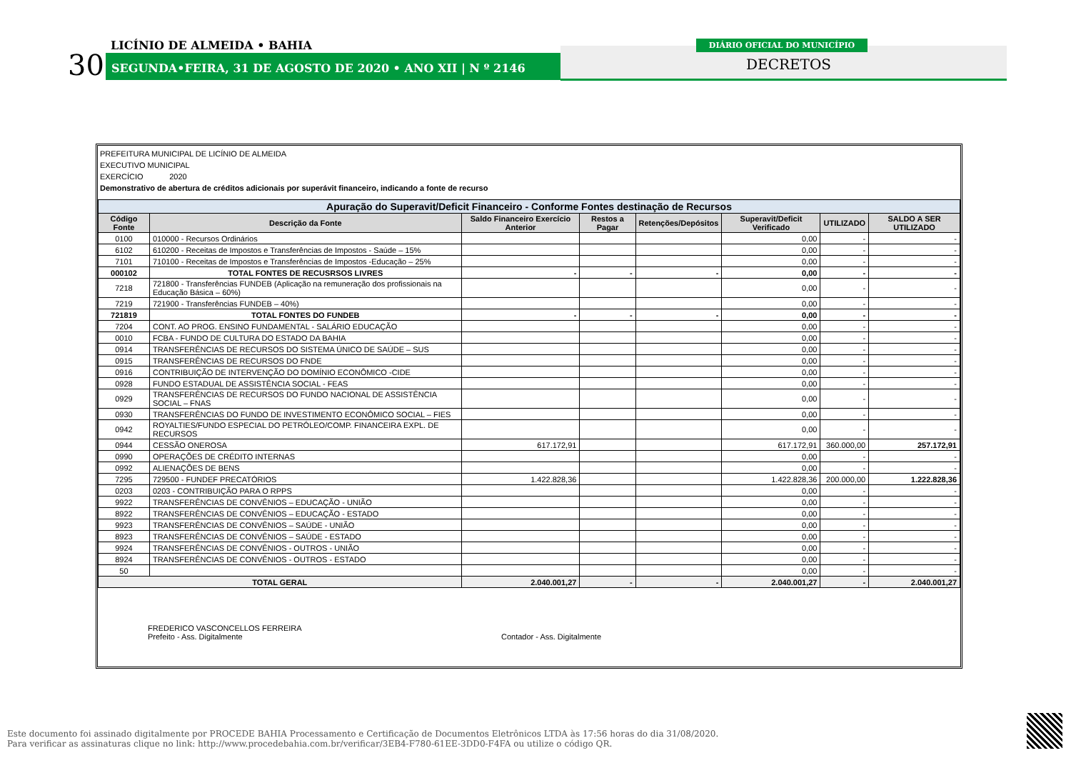30
LICÍNIO DE ALMEIDA • BAHIA
SEGUNDA•FEIRA, 31 DE AGOSTO DE 2020 • ANO XII | N º 2146
DIÁRIO OFICIAL DO MUNICÍPIO
DECRETOS
PREFEITURA MUNICIPAL DE LICÍNIO DE ALMEIDA
EXECUTIVO MUNICIPAL
EXERCÍCIO 2020
Demonstrativo de abertura de créditos adicionais por superávit financeiro, indicando a fonte de recurso
| Apuração do Superavit/Deficit Financeiro - Conforme Fontes destinação de Recursos | | | | | | | |
| Código Fonte | Descrição da Fonte | Saldo Financeiro Exercício Anterior | Restos a Pagar | Retenções/Depósitos | Superavit/Deficit Verificado | UTILIZADO | SALDO A SER UTILIZADO |
| 0100 | 010000 - Recursos Ordinários | | | | 0,00 | - | - |
| 6102 | 610200 - Receitas de Impostos e Transferências de Impostos - Saúde – 15% | | | | 0,00 | - | - |
| 7101 | 710100 - Receitas de Impostos e Transferências de Impostos -Educação – 25% | | | | 0,00 | - | - |
| 000102 | TOTAL FONTES DE RECUSRSOS LIVRES | - | - | - | 0,00 | - | - |
| 7218 | 721800 - Transferências FUNDEB (Aplicação na remuneração dos profissionais na Educação Básica – 60%) | | | | 0,00 | - | - |
| 7219 | 721900 - Transferências FUNDEB – 40%) | | | | 0,00 | - | - |
| 721819 | TOTAL FONTES DO FUNDEB | - | - | - | 0,00 | - | - |
| 7204 | CONT. AO PROG. ENSINO FUNDAMENTAL - SALÁRIO EDUCAÇÃO | | | | 0,00 | - | - |
| 0010 | FCBA - FUNDO DE CULTURA DO ESTADO DA BAHIA | | | | 0,00 | - | - |
| 0914 | TRANSFERÊNCIAS DE RECURSOS DO SISTEMA ÚNICO DE SAÚDE – SUS | | | | 0,00 | - | - |
| 0915 | TRANSFERÊNCIAS DE RECURSOS DO FNDE | | | | 0,00 | - | - |
| 0916 | CONTRIBUIÇÃO DE INTERVENÇÃO DO DOMÍNIO ECONÔMICO -CIDE | | | | 0,00 | - | - |
| 0928 | FUNDO ESTADUAL DE ASSISTÊNCIA SOCIAL - FEAS | | | | 0,00 | - | - |
| 0929 | TRANSFERÊNCIAS DE RECURSOS DO FUNDO NACIONAL DE ASSISTÊNCIA SOCIAL – FNAS | | | | 0,00 | - | - |
| 0930 | TRANSFERÊNCIAS DO FUNDO DE INVESTIMENTO ECONÔMICO SOCIAL – FIES | | | | 0,00 | - | - |
| 0942 | ROYALTIES/FUNDO ESPECIAL DO PETRÓLEO/COMP. FINANCEIRA EXPL. DE RECURSOS | | | | 0,00 | - | - |
| 0944 | CESSÃO ONEROSA | 617.172,91 | | | 617.172,91 | 360.000,00 | 257.172,91 |
| 0990 | OPERAÇÕES DE CRÉDITO INTERNAS | | | | 0,00 | - | - |
| 0992 | ALIENAÇÕES DE BENS | | | | 0,00 | - | - |
| 7295 | 729500 - FUNDEF PRECATÓRIOS | 1.422.828,36 | | | 1.422.828,36 | 200.000,00 | 1.222.828,36 |
| 0203 | 0203 - CONTRIBUIÇÃO PARA O RPPS | | | | 0,00 | - | - |
| 9922 | TRANSFERÊNCIAS DE CONVÊNIOS – EDUCAÇÃO - UNIÃO | | | | 0,00 | - | - |
| 8922 | TRANSFERÊNCIAS DE CONVÊNIOS – EDUCAÇÃO - ESTADO | | | | 0,00 | - | - |
| 9923 | TRANSFERÊNCIAS DE CONVÊNIOS – SAÚDE - UNIÃO | | | | 0,00 | - | - |
| 8923 | TRANSFERÊNCIAS DE CONVÊNIOS – SAÚDE - ESTADO | | | | 0,00 | - | - |
| 9924 | TRANSFERÊNCIAS DE CONVÊNIOS - OUTROS - UNIÃO | | | | 0,00 | - | - |
| 8924 | TRANSFERÊNCIAS DE CONVÊNIOS - OUTROS - ESTADO | | | | 0,00 | - | - |
| 50 | | | | | 0,00 | - | - |
| TOTAL GERAL | | 2.040.001,27 | - | - | 2.040.001,27 | - | 2.040.001,27 |
FREDERICO VASCONCELLOS FERREIRA
Prefeito - Ass. Digitalmente
Contador - Ass. Digitalmente
Este documento foi assinado digitalmente por PROCEDE BAHIA Processamento e Certificação de Documentos Eletrônicos LTDA às 17:56 horas do dia 31/08/2020.
Para verificar as assinaturas clique no link: http://www.procedebahia.com.br/verificar/3EB4-F780-61EE-3DD0-F4FA ou utilize o código QR.